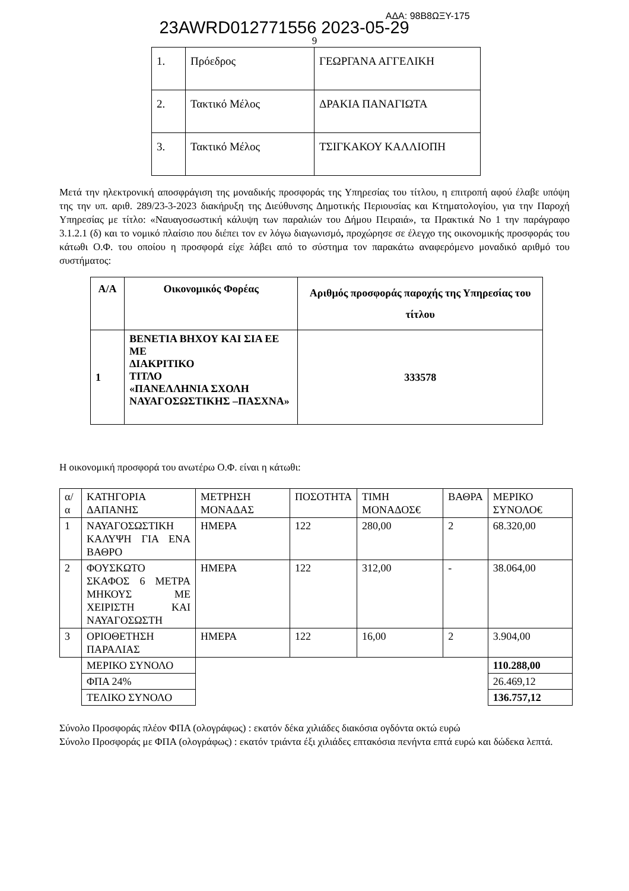23AWRD012771556 2023-05-29 ΑΔΑ: 98Β8ΩΞΥ-175
9
| 1. | Πρόεδρος | ΓΕΩΡΓΑΝΑ ΑΓΓΕΛΙΚΗ |
| 2. | Τακτικό Μέλος | ΔΡΑΚΙΑ ΠΑΝΑΓΙΩΤΑ |
| 3. | Τακτικό Μέλος | ΤΣΙΓΚΑΚΟΥ ΚΑΛΛΙΟΠΗ |
Μετά την ηλεκτρονική αποσφράγιση της μοναδικής προσφοράς της Υπηρεσίας του τίτλου, η επιτροπή αφού έλαβε υπόψη της την υπ. αριθ. 289/23-3-2023 διακήρυξη της Διεύθυνσης Δημοτικής Περιουσίας και Κτηματολογίου, για την Παροχή Υπηρεσίας με τίτλο: «Ναυαγοσωστική κάλυψη των παραλιών του Δήμου Πειραιά», τα Πρακτικά Νο 1 την παράγραφο 3.1.2.1 (δ) και το νομικό πλαίσιο που διέπει τον εν λόγω διαγωνισμό, προχώρησε σε έλεγχο της οικονομικής προσφοράς του κάτωθι Ο.Φ. του οποίου η προσφορά είχε λάβει από το σύστημα τον παρακάτω αναφερόμενο μοναδικό αριθμό του συστήματος:
| Α/Α | Οικονομικός Φορέας | Αριθμός προσφοράς παροχής της Υπηρεσίας του τίτλου |
| --- | --- | --- |
| 1 | ΒΕΝΕΤΙΑ ΒΗΧΟΥ ΚΑΙ ΣΙΑ ΕΕ ΜΕ ΔΙΑΚΡΙΤΙΚΟ ΤΙΤΛΟ «ΠΑΝΕΛΛΗΝΙΑ ΣΧΟΛΗ ΝΑΥΑΓΟΣΩΣΤΙΚΗΣ –ΠΑΣΧΝΑ» | 333578 |
Η οικονομική προσφορά του ανωτέρω Ο.Φ. είναι η κάτωθι:
| α/α | ΚΑΤΗΓΟΡΙΑ ΔΑΠΑΝΗΣ | ΜΕΤΡΗΣΗ ΜΟΝΑΔΑΣ | ΠΟΣΟΤΗΤΑ | ΤΙΜΗ ΜΟΝΑΔΟΣ€ | ΒΑΘΡΑ | ΜΕΡΙΚΟ ΣΥΝΟΛΟ€ |
| 1 | ΝΑΥΑΓΟΣΩΣΤΙΚΗ ΚΑΛΥΨΗ ΓΙΑ ΕΝΑ ΒΑΘΡΟ | ΗΜΕΡΑ | 122 | 280,00 | 2 | 68.320,00 |
| 2 | ΦΟΥΣΚΩΤΟ ΣΚΑΦΟΣ 6 ΜΕΤΡΑ ΜΗΚΟΥΣ ΜΕ ΧΕΙΡΙΣΤΗ ΚΑΙ ΝΑΥΑΓΟΣΩΣΤΗ | ΗΜΕΡΑ | 122 | 312,00 | - | 38.064,00 |
| 3 | ΟΡΙΟΘΕΤΗΣΗ ΠΑΡΑΛΙΑΣ | ΗΜΕΡΑ | 122 | 16,00 | 2 | 3.904,00 |
| | ΜΕΡΙΚΟ ΣΥΝΟΛΟ | | | | | 110.288,00 |
| | ΦΠΑ 24% | | | | | 26.469,12 |
| | ΤΕΛΙΚΟ ΣΥΝΟΛΟ | | | | | 136.757,12 |
Σύνολο Προσφοράς πλέον ΦΠΑ (ολογράφως) : εκατόν δέκα χιλιάδες διακόσια ογδόντα οκτώ ευρώ
Σύνολο Προσφοράς με ΦΠΑ (ολογράφως) : εκατόν τριάντα έξι χιλιάδες επτακόσια πενήντα επτά ευρώ και δώδεκα λεπτά.